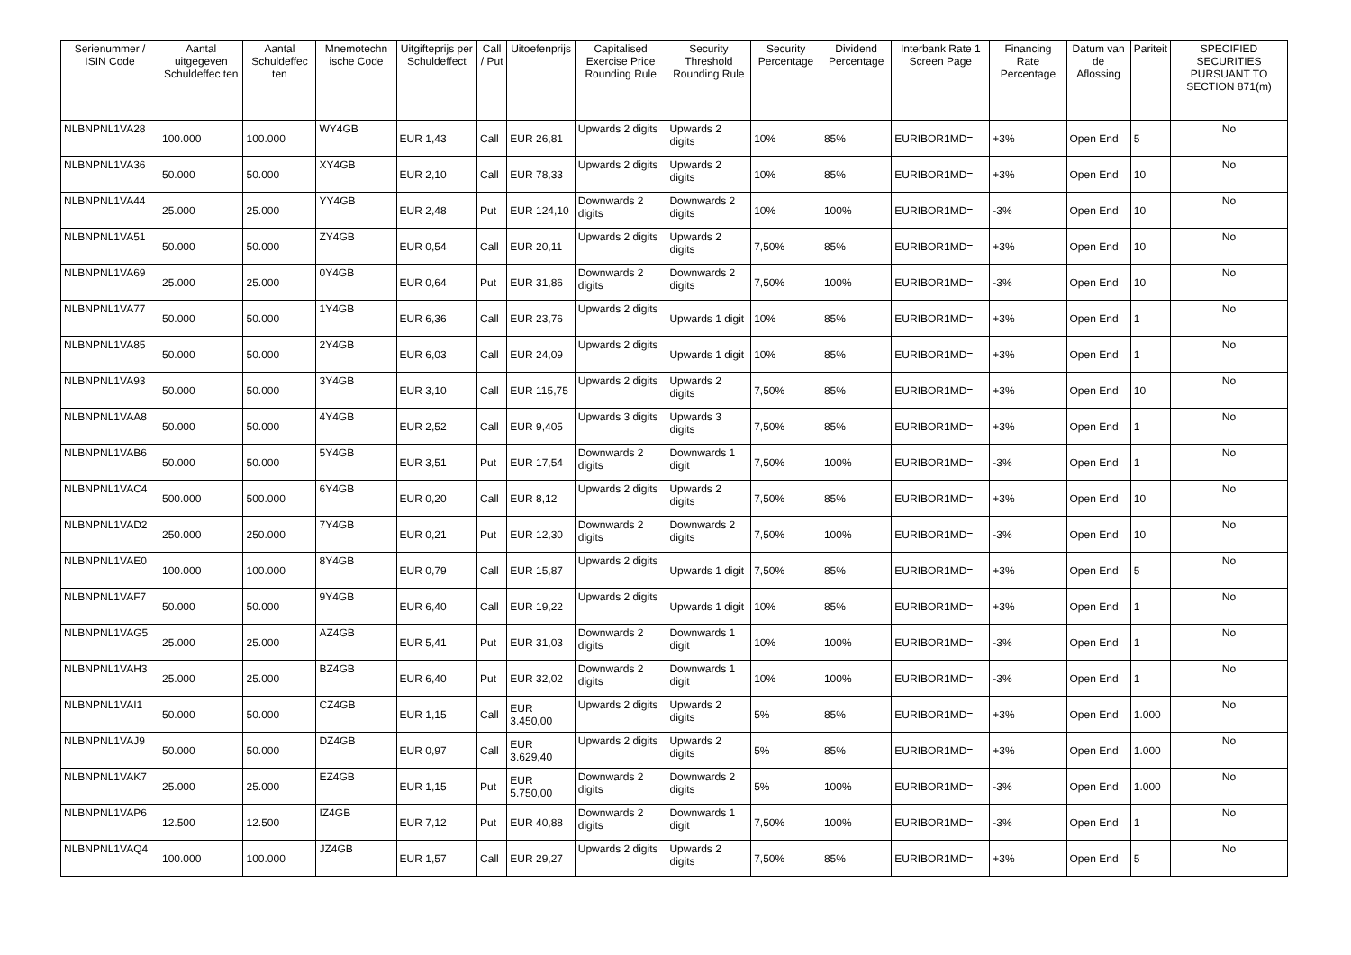| Serienummer / ISIN Code | Aantal uitgegeven Schuldeffec ten | Aantal Schuldeffec ten | Mnemotechn ische Code | Uitgifteprijs per Schuldeffect | Call / Put | Uitoefenprijs | Capitalised Exercise Price Rounding Rule | Security Threshold Rounding Rule | Security Percentage | Dividend Percentage | Interbank Rate 1 Screen Page | Financing Rate Percentage | Datum van de Aflossing | Pariteit | SPECIFIED SECURITIES PURSUANT TO SECTION 871(m) |
| --- | --- | --- | --- | --- | --- | --- | --- | --- | --- | --- | --- | --- | --- | --- | --- |
| NLBNPNL1VA28 | 100.000 | 100.000 | WY4GB | EUR 1,43 | Call | EUR 26,81 | Upwards 2 digits | Upwards 2 digits | 10% | 85% | EURIBOR1MD= | +3% | Open End | 5 | No |
| NLBNPNL1VA36 | 50.000 | 50.000 | XY4GB | EUR 2,10 | Call | EUR 78,33 | Upwards 2 digits | Upwards 2 digits | 10% | 85% | EURIBOR1MD= | +3% | Open End | 10 | No |
| NLBNPNL1VA44 | 25.000 | 25.000 | YY4GB | EUR 2,48 | Put | EUR 124,10 | Downwards 2 digits | Downwards 2 digits | 10% | 100% | EURIBOR1MD= | -3% | Open End | 10 | No |
| NLBNPNL1VA51 | 50.000 | 50.000 | ZY4GB | EUR 0,54 | Call | EUR 20,11 | Upwards 2 digits | Upwards 2 digits | 7,50% | 85% | EURIBOR1MD= | +3% | Open End | 10 | No |
| NLBNPNL1VA69 | 25.000 | 25.000 | 0Y4GB | EUR 0,64 | Put | EUR 31,86 | Downwards 2 digits | Downwards 2 digits | 7,50% | 100% | EURIBOR1MD= | -3% | Open End | 10 | No |
| NLBNPNL1VA77 | 50.000 | 50.000 | 1Y4GB | EUR 6,36 | Call | EUR 23,76 | Upwards 2 digits | Upwards 1 digit | 10% | 85% | EURIBOR1MD= | +3% | Open End | 1 | No |
| NLBNPNL1VA85 | 50.000 | 50.000 | 2Y4GB | EUR 6,03 | Call | EUR 24,09 | Upwards 2 digits | Upwards 1 digit | 10% | 85% | EURIBOR1MD= | +3% | Open End | 1 | No |
| NLBNPNL1VA93 | 50.000 | 50.000 | 3Y4GB | EUR 3,10 | Call | EUR 115,75 | Upwards 2 digits | Upwards 2 digits | 7,50% | 85% | EURIBOR1MD= | +3% | Open End | 10 | No |
| NLBNPNL1VAA8 | 50.000 | 50.000 | 4Y4GB | EUR 2,52 | Call | EUR 9,405 | Upwards 3 digits | Upwards 3 digits | 7,50% | 85% | EURIBOR1MD= | +3% | Open End | 1 | No |
| NLBNPNL1VAB6 | 50.000 | 50.000 | 5Y4GB | EUR 3,51 | Put | EUR 17,54 | Downwards 2 digits | Downwards 1 digit | 7,50% | 100% | EURIBOR1MD= | -3% | Open End | 1 | No |
| NLBNPNL1VAC4 | 500.000 | 500.000 | 6Y4GB | EUR 0,20 | Call | EUR 8,12 | Upwards 2 digits | Upwards 2 digits | 7,50% | 85% | EURIBOR1MD= | +3% | Open End | 10 | No |
| NLBNPNL1VAD2 | 250.000 | 250.000 | 7Y4GB | EUR 0,21 | Put | EUR 12,30 | Downwards 2 digits | Downwards 2 digits | 7,50% | 100% | EURIBOR1MD= | -3% | Open End | 10 | No |
| NLBNPNL1VAE0 | 100.000 | 100.000 | 8Y4GB | EUR 0,79 | Call | EUR 15,87 | Upwards 2 digits | Upwards 1 digit | 7,50% | 85% | EURIBOR1MD= | +3% | Open End | 5 | No |
| NLBNPNL1VAF7 | 50.000 | 50.000 | 9Y4GB | EUR 6,40 | Call | EUR 19,22 | Upwards 2 digits | Upwards 1 digit | 10% | 85% | EURIBOR1MD= | +3% | Open End | 1 | No |
| NLBNPNL1VAG5 | 25.000 | 25.000 | AZ4GB | EUR 5,41 | Put | EUR 31,03 | Downwards 2 digits | Downwards 1 digit | 10% | 100% | EURIBOR1MD= | -3% | Open End | 1 | No |
| NLBNPNL1VAH3 | 25.000 | 25.000 | BZ4GB | EUR 6,40 | Put | EUR 32,02 | Downwards 2 digits | Downwards 1 digit | 10% | 100% | EURIBOR1MD= | -3% | Open End | 1 | No |
| NLBNPNL1VAI1 | 50.000 | 50.000 | CZ4GB | EUR 1,15 | Call | EUR 3.450,00 | Upwards 2 digits | Upwards 2 digits | 5% | 85% | EURIBOR1MD= | +3% | Open End | 1.000 | No |
| NLBNPNL1VAJ9 | 50.000 | 50.000 | DZ4GB | EUR 0,97 | Call | EUR 3.629,40 | Upwards 2 digits | Upwards 2 digits | 5% | 85% | EURIBOR1MD= | +3% | Open End | 1.000 | No |
| NLBNPNL1VAK7 | 25.000 | 25.000 | EZ4GB | EUR 1,15 | Put | EUR 5.750,00 | Downwards 2 digits | Downwards 2 digits | 5% | 100% | EURIBOR1MD= | -3% | Open End | 1.000 | No |
| NLBNPNL1VAP6 | 12.500 | 12.500 | IZ4GB | EUR 7,12 | Put | EUR 40,88 | Downwards 2 digits | Downwards 1 digit | 7,50% | 100% | EURIBOR1MD= | -3% | Open End | 1 | No |
| NLBNPNL1VAQ4 | 100.000 | 100.000 | JZ4GB | EUR 1,57 | Call | EUR 29,27 | Upwards 2 digits | Upwards 2 digits | 7,50% | 85% | EURIBOR1MD= | +3% | Open End | 5 | No |